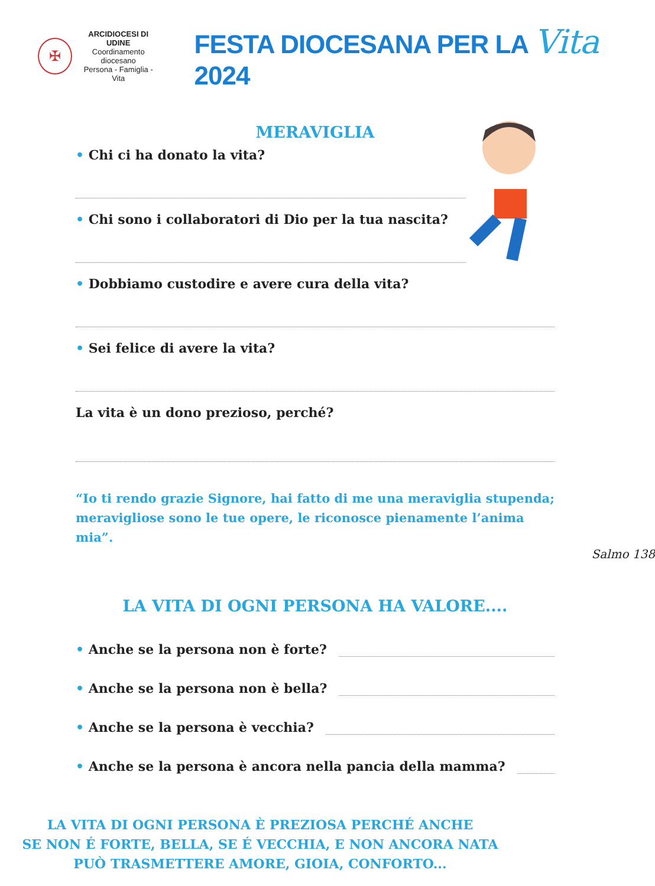✠
ARCIDIOCESI DI UDINE
Coordinamento diocesano
Persona - Famiglia - Vita
FESTA DIOCESANA PER LA Vita 2024
MERAVIGLIA
• Chi ci ha donato la vita?
• Chi sono i collaboratori di Dio per la tua nascita?
• Dobbiamo custodire e avere cura della vita?
• Sei felice di avere la vita?
La vita è un dono prezioso, perché?
“Io ti rendo grazie Signore, hai fatto di me una meraviglia stupenda; meravigliose sono le tue opere, le riconosce pienamente l’anima mia”.
Salmo 138
LA VITA DI OGNI PERSONA HA VALORE....
• Anche se la persona non è forte?
• Anche se la persona non è bella?
• Anche se la persona è vecchia?
• Anche se la persona è ancora nella pancia della mamma?
LA VITA DI OGNI PERSONA È PREZIOSA PERCHÉ ANCHE
SE NON É FORTE, BELLA, SE É VECCHIA, E NON ANCORA NATA
PUÒ TRASMETTERE AMORE, GIOIA, CONFORTO...